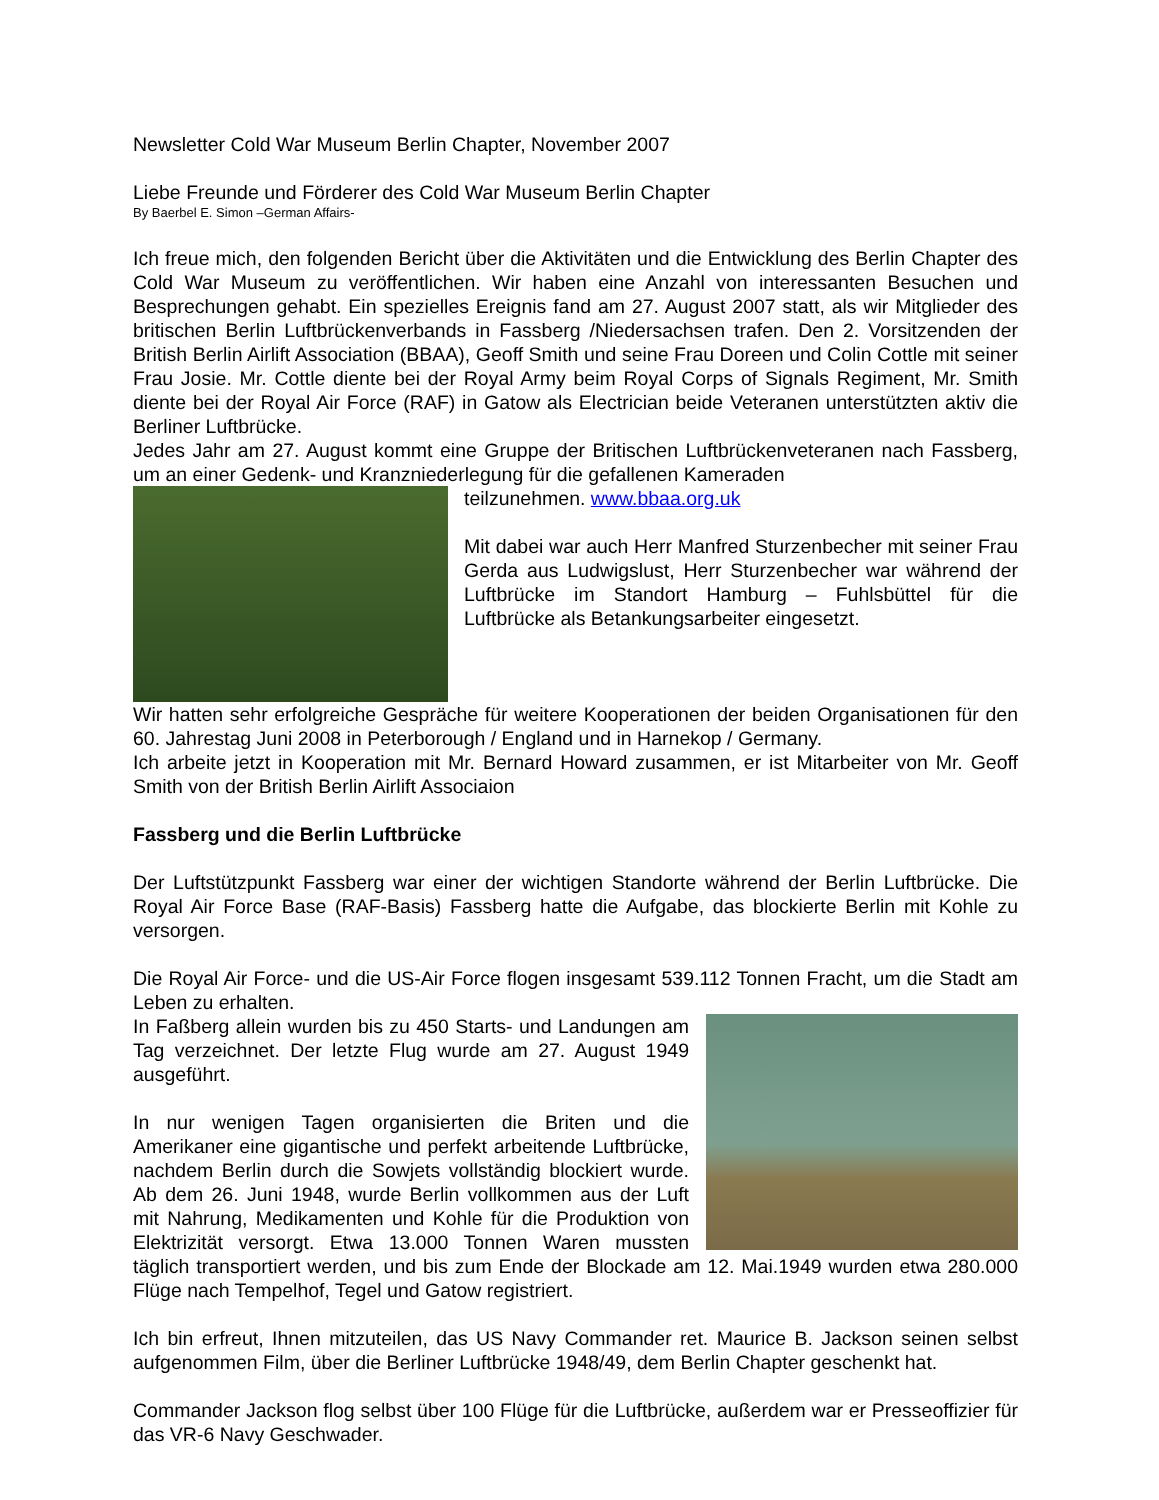Newsletter Cold War Museum Berlin Chapter, November 2007
Liebe Freunde und Förderer des Cold War Museum Berlin Chapter
By Baerbel E. Simon –German Affairs-
Ich freue mich, den folgenden Bericht über die Aktivitäten und die Entwicklung des Berlin Chapter des Cold War Museum zu veröffentlichen. Wir haben eine Anzahl von interessanten Besuchen und Besprechungen gehabt. Ein spezielles Ereignis fand am 27. August 2007 statt, als wir Mitglieder des britischen Berlin Luftbrückenverbands in Fassberg /Niedersachsen trafen. Den 2. Vorsitzenden der British Berlin Airlift Association (BBAA), Geoff Smith und seine Frau Doreen und Colin Cottle mit seiner Frau Josie. Mr. Cottle diente bei der Royal Army beim Royal Corps of Signals Regiment, Mr. Smith diente bei der Royal Air Force (RAF) in Gatow als Electrician beide Veteranen unterstützten aktiv die Berliner Luftbrücke.
Jedes Jahr am 27. August kommt eine Gruppe der Britischen Luftbrückenveteranen nach Fassberg, um an einer Gedenk- und Kranzniederlegung für die gefallenen Kameraden
teilzunehmen. www.bbaa.org.uk
Mit dabei war auch Herr Manfred Sturzenbecher mit seiner Frau Gerda aus Ludwigslust, Herr Sturzenbecher war während der Luftbrücke im Standort Hamburg – Fuhlsbüttel für die Luftbrücke als Betankungsarbeiter eingesetzt.
Wir hatten sehr erfolgreiche Gespräche für weitere Kooperationen der beiden Organisationen für den 60. Jahrestag Juni 2008 in Peterborough / England und in Harnekop / Germany.
Ich arbeite jetzt in Kooperation mit Mr. Bernard Howard zusammen, er ist Mitarbeiter von Mr. Geoff Smith von der British Berlin Airlift Associaion
Fassberg und die Berlin Luftbrücke
Der Luftstützpunkt Fassberg war einer der wichtigen Standorte während der Berlin Luftbrücke. Die Royal Air Force Base (RAF-Basis) Fassberg hatte die Aufgabe, das blockierte Berlin mit Kohle zu versorgen.
Die Royal Air Force- und die US-Air Force flogen insgesamt 539.112 Tonnen Fracht, um die Stadt am Leben zu erhalten.
In Faßberg allein wurden bis zu 450 Starts- und Landungen am Tag verzeichnet. Der letzte Flug wurde am 27. August 1949 ausgeführt.
In nur wenigen Tagen organisierten die Briten und die Amerikaner eine gigantische und perfekt arbeitende Luftbrücke, nachdem Berlin durch die Sowjets vollständig blockiert wurde. Ab dem 26. Juni 1948, wurde Berlin vollkommen aus der Luft mit Nahrung, Medikamenten und Kohle für die Produktion von Elektrizität versorgt. Etwa 13.000 Tonnen Waren mussten täglich transportiert werden, und bis zum Ende der Blockade am 12. Mai.1949 wurden etwa 280.000 Flüge nach Tempelhof, Tegel und Gatow registriert.
Ich bin erfreut, Ihnen mitzuteilen, das US Navy Commander ret. Maurice B. Jackson seinen selbst aufgenommen Film, über die Berliner Luftbrücke 1948/49, dem Berlin Chapter geschenkt hat.
Commander Jackson flog selbst über 100 Flüge für die Luftbrücke, außerdem war er Presseoffizier für das VR-6 Navy Geschwader.